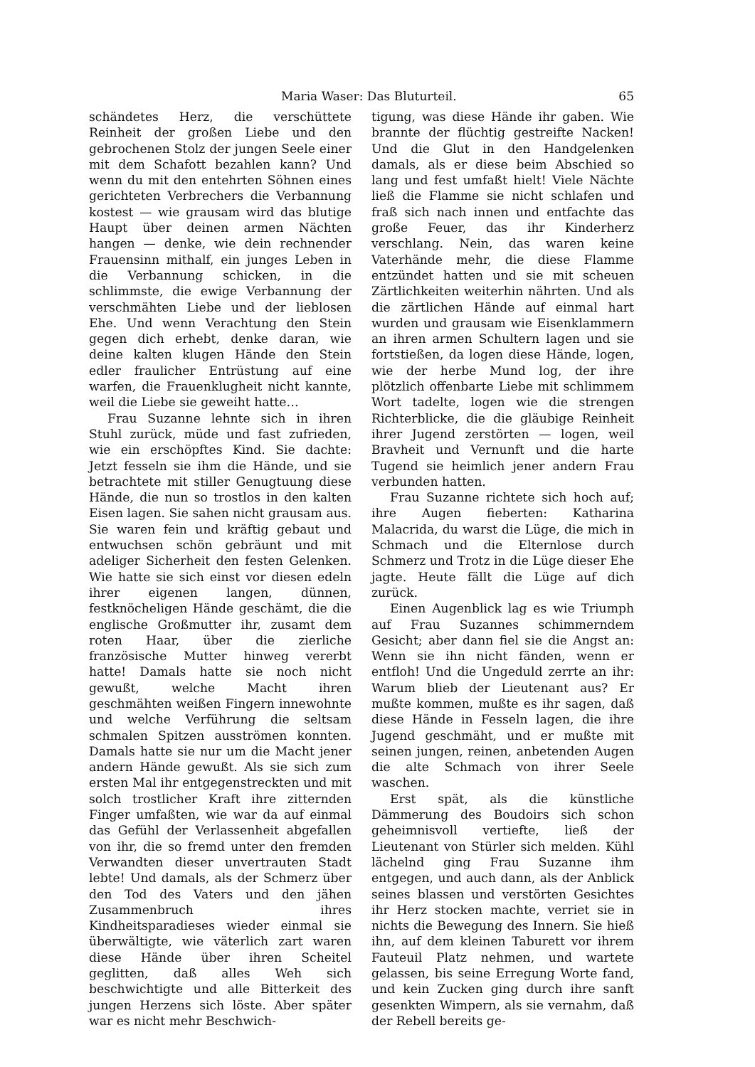Maria Waser: Das Bluturteil. 65
schändetes Herz, die verschüttete Reinheit der großen Liebe und den gebrochenen Stolz der jungen Seele einer mit dem Schafott bezahlen kann? Und wenn du mit den entehrten Söhnen eines gerichteten Verbrechers die Verbannung kostest — wie grausam wird das blutige Haupt über deinen armen Nächten hangen — denke, wie dein rechnender Frauensinn mithalf, ein junges Leben in die Verbannung schicken, in die schlimmste, die ewige Verbannung der verschmähten Liebe und der lieblosen Ehe. Und wenn Verachtung den Stein gegen dich erhebt, denke daran, wie deine kalten klugen Hände den Stein edler fraulicher Entrüstung auf eine warfen, die Frauenklugheit nicht kannte, weil die Liebe sie geweiht hatte…
Frau Suzanne lehnte sich in ihren Stuhl zurück, müde und fast zufrieden, wie ein erschöpftes Kind. Sie dachte: Jetzt fesseln sie ihm die Hände, und sie betrachtete mit stiller Genugtuung diese Hände, die nun so trostlos in den kalten Eisen lagen. Sie sahen nicht grausam aus. Sie waren fein und kräftig gebaut und entwuchsen schön gebräunt und mit adeliger Sicherheit den festen Gelenken. Wie hatte sie sich einst vor diesen edeln ihrer eigenen langen, dünnen, festknöcheligen Hände geschämt, die die englische Großmutter ihr, zusamt dem roten Haar, über die zierliche französische Mutter hinweg vererbt hatte! Damals hatte sie noch nicht gewußt, welche Macht ihren geschmähten weißen Fingern innewohnte und welche Verführung die seltsam schmalen Spitzen ausströmen konnten. Damals hatte sie nur um die Macht jener andern Hände gewußt. Als sie sich zum ersten Mal ihr entgegenstreckten und mit solch trostlicher Kraft ihre zitternden Finger umfaßten, wie war da auf einmal das Gefühl der Verlassenheit abgefallen von ihr, die so fremd unter den fremden Verwandten dieser unvertrauten Stadt lebte! Und damals, als der Schmerz über den Tod des Vaters und den jähen Zusammenbruch ihres Kindheitsparadieses wieder einmal sie überwältigte, wie väterlich zart waren diese Hände über ihren Scheitel geglitten, daß alles Weh sich beschwichtigte und alle Bitterkeit des jungen Herzens sich löste. Aber später war es nicht mehr Beschwich-
tigung, was diese Hände ihr gaben. Wie brannte der flüchtig gestreifte Nacken! Und die Glut in den Handgelenken damals, als er diese beim Abschied so lang und fest umfaßt hielt! Viele Nächte ließ die Flamme sie nicht schlafen und fraß sich nach innen und entfachte das große Feuer, das ihr Kinderherz verschlang. Nein, das waren keine Vaterhände mehr, die diese Flamme entzündet hatten und sie mit scheuen Zärtlichkeiten weiterhin nährten. Und als die zärtlichen Hände auf einmal hart wurden und grausam wie Eisenklammern an ihren armen Schultern lagen und sie fortstießen, da logen diese Hände, logen, wie der herbe Mund log, der ihre plötzlich offenbarte Liebe mit schlimmem Wort tadelte, logen wie die strengen Richterblicke, die die gläubige Reinheit ihrer Jugend zerstörten — logen, weil Bravheit und Vernunft und die harte Tugend sie heimlich jener andern Frau verbunden hatten.
Frau Suzanne richtete sich hoch auf; ihre Augen fieberten: Katharina Malacrida, du warst die Lüge, die mich in Schmach und die Elternlose durch Schmerz und Trotz in die Lüge dieser Ehe jagte. Heute fällt die Lüge auf dich zurück.
Einen Augenblick lag es wie Triumph auf Frau Suzannes schimmerndem Gesicht; aber dann fiel sie die Angst an: Wenn sie ihn nicht fänden, wenn er entfloh! Und die Ungeduld zerrte an ihr: Warum blieb der Lieutenant aus? Er mußte kommen, mußte es ihr sagen, daß diese Hände in Fesseln lagen, die ihre Jugend geschmäht, und er mußte mit seinen jungen, reinen, anbetenden Augen die alte Schmach von ihrer Seele waschen.
Erst spät, als die künstliche Dämmerung des Boudoirs sich schon geheimnisvoll vertiefte, ließ der Lieutenant von Stürler sich melden. Kühl lächelnd ging Frau Suzanne ihm entgegen, und auch dann, als der Anblick seines blassen und verstörten Gesichtes ihr Herz stocken machte, verriet sie in nichts die Bewegung des Innern. Sie hieß ihn, auf dem kleinen Taburett vor ihrem Fauteuil Platz nehmen, und wartete gelassen, bis seine Erregung Worte fand, und kein Zucken ging durch ihre sanft gesenkten Wimpern, als sie vernahm, daß der Rebell bereits ge-